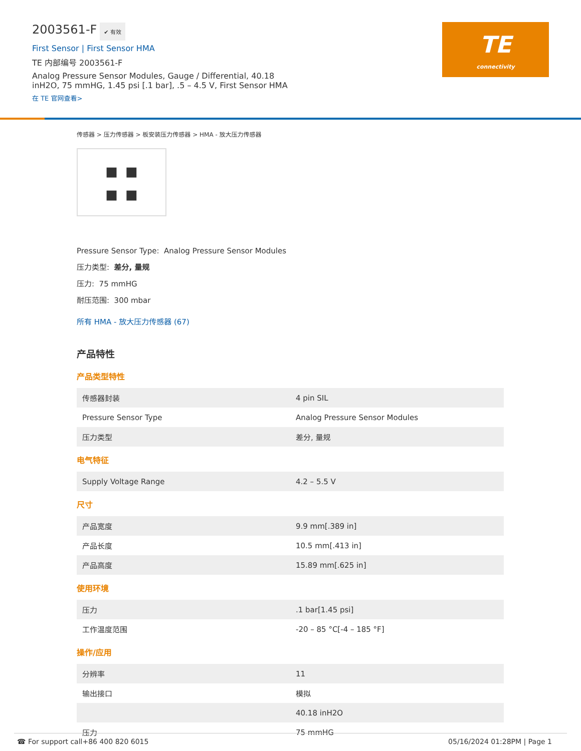2003561-F
✔ 有效
First Sensor | First Sensor HMA
TE 内部编号 2003561-F
Analog Pressure Sensor Modules, Gauge / Differential, 40.18
inH2O, 75 mmHG, 1.45 psi [.1 bar], .5 – 4.5 V, First Sensor HMA
在 TE 官网查看>
TE
connectivity
传感器 > 压力传感器 > 板安装压力传感器 > HMA - 放大压力传感器
▪ ▪
▪ ▪
Pressure Sensor Type: Analog Pressure Sensor Modules
压力类型: 差分, 量规
压力: 75 mmHG
耐压范围: 300 mbar
所有 HMA - 放大压力传感器 (67)
产品特性
产品类型特性
| 传感器封装 | 4 pin SIL |
| Pressure Sensor Type | Analog Pressure Sensor Modules |
| 压力类型 | 差分, 量规 |
电气特征
| Supply Voltage Range | 4.2 – 5.5 V |
尺寸
| 产品宽度 | 9.9 mm[.389 in] |
| 产品长度 | 10.5 mm[.413 in] |
| 产品高度 | 15.89 mm[.625 in] |
使用环境
| 压力 | .1 bar[1.45 psi] |
| 工作温度范围 | -20 – 85 °C[-4 – 185 °F] |
操作/应用
| 分辨率 | 11 |
| 输出接口 | 模拟 |
| | 40.18 inH2O |
| 压力 | 75 mmHG |
☎ For support call+86 400 820 6015 05/16/2024 01:28PM | Page 1